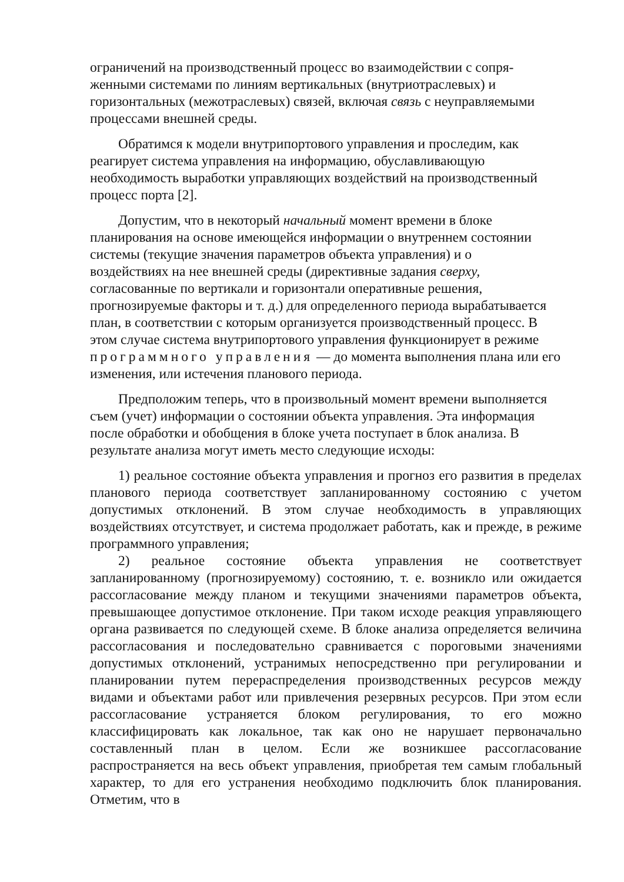ограничений на производственный процесс во взаимодействии с сопря-
женными системами по линиям вертикальных (внутриотраслевых) и
горизонтальных (межотраслевых) связей, включая связь с неуправляемыми
процессами внешней среды.
Обратимся к модели внутрипортового управления и проследим, как
реагирует система управления на информацию, обуславливающую
необходимость выработки управляющих воздействий на производственный
процесс порта [2].
Допустим, что в некоторый начальный момент времени в блоке
планирования на основе имеющейся информации о внутреннем состоянии
системы (текущие значения параметров объекта управления) и о
воздействиях на нее внешней среды (директивные задания сверху,
согласованные по вертикали и горизонтали оперативные решения,
прогнозируемые факторы и т. д.) для определенного периода вырабатывается
план, в соответствии с которым организуется производственный процесс. В
этом случае система внутрипортового управления функционирует в режиме
программного управления — до момента выполнения плана или его
изменения, или истечения планового периода.
Предположим теперь, что в произвольный момент времени выполняется
съем (учет) информации о состоянии объекта управления. Эта информация
после обработки и обобщения в блоке учета поступает в блок анализа. В
результате анализа могут иметь место следующие исходы:
1) реальное состояние объекта управления и прогноз его развития в пределах планового периода соответствует запланированному состоянию с учетом допустимых отклонений. В этом случае необходимость в управляющих воздействиях отсутствует, и система продолжает работать, как и прежде, в режиме программного управления;
2) реальное состояние объекта управления не соответствует запланированному (прогнозируемому) состоянию, т. е. возникло или ожидается рассогласование между планом и текущими значениями параметров объекта, превышающее допустимое отклонение. При таком исходе реакция управляющего органа развивается по следующей схеме. В блоке анализа определяется величина рассогласования и последовательно сравнивается с пороговыми значениями допустимых отклонений, устранимых непосредственно при регулировании и планировании путем перераспределения производственных ресурсов между видами и объектами работ или привлечения резервных ресурсов. При этом если рассогласование устраняется блоком регулирования, то его можно классифицировать как локальное, так как оно не нарушает первоначально составленный план в целом. Если же возникшее рассогласование распространяется на весь объект управления, приобретая тем самым глобальный характер, то для его устранения необходимо подключить блок планирования. Отметим, что в